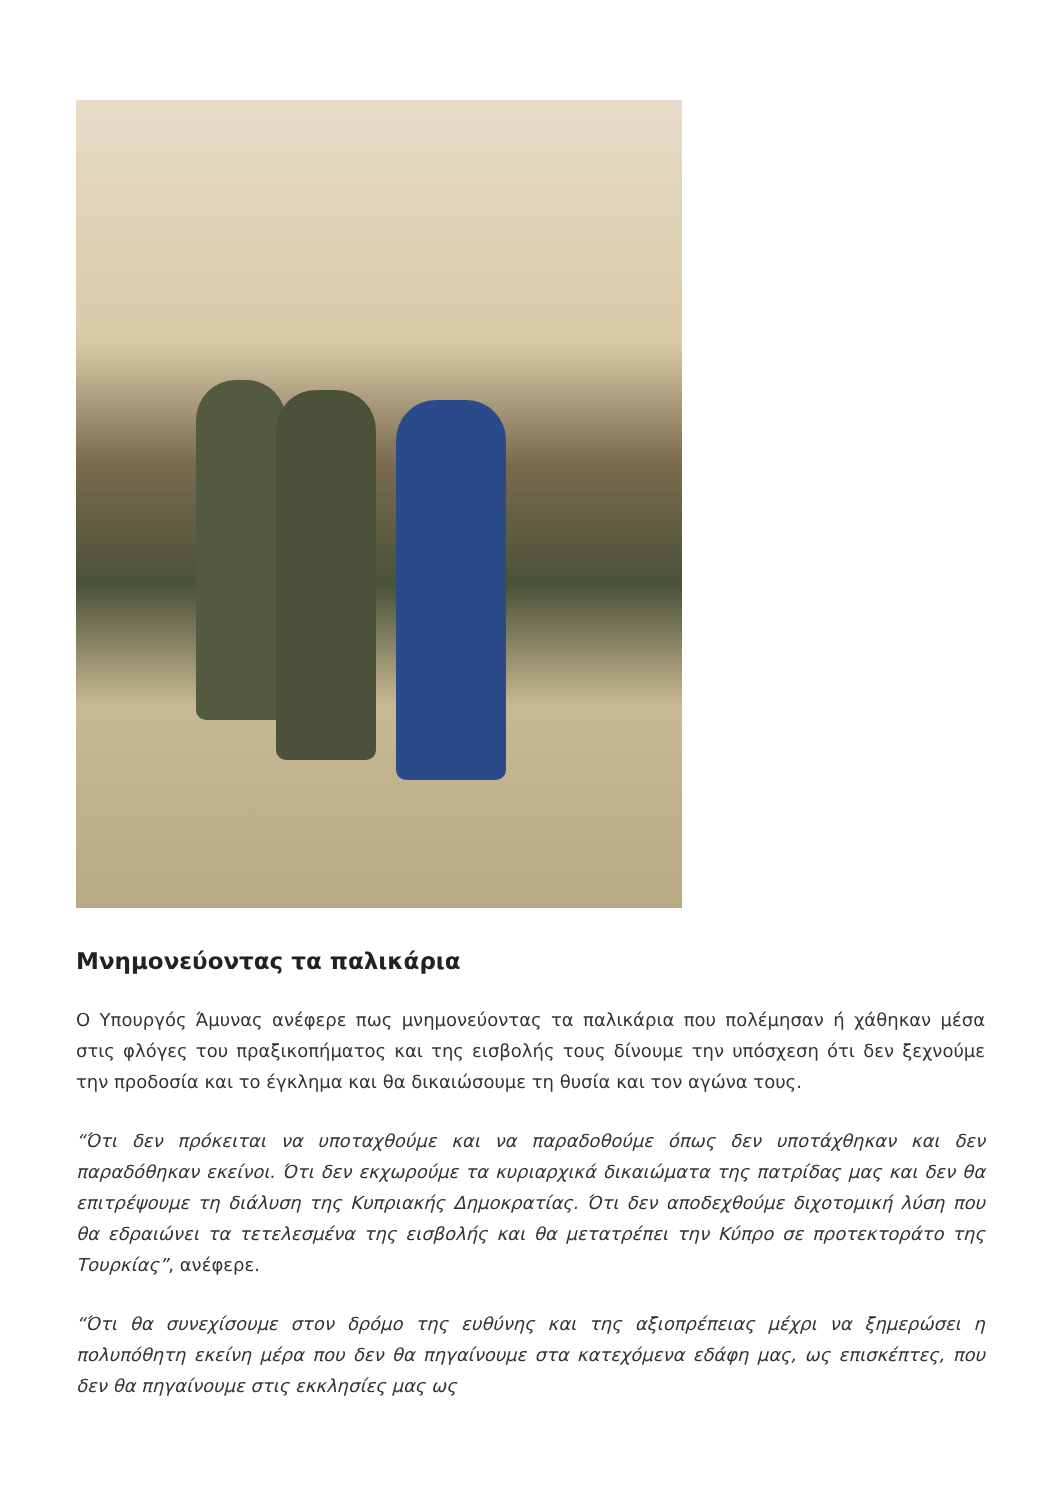Μνημονεύοντας τα παλικάρια
Ο Υπουργός Άμυνας ανέφερε πως μνημονεύοντας τα παλικάρια που πολέμησαν ή χάθηκαν μέσα στις φλόγες του πραξικοπήματος και της εισβολής τους δίνουμε την υπόσχεση ότι δεν ξεχνούμε την προδοσία και το έγκλημα και θα δικαιώσουμε τη θυσία και τον αγώνα τους.
“Ότι δεν πρόκειται να υποταχθούμε και να παραδοθούμε όπως δεν υποτάχθηκαν και δεν παραδόθηκαν εκείνοι. Ότι δεν εκχωρούμε τα κυριαρχικά δικαιώματα της πατρίδας μας και δεν θα επιτρέψουμε τη διάλυση της Κυπριακής Δημοκρατίας. Ότι δεν αποδεχθούμε διχοτομική λύση που θα εδραιώνει τα τετελεσμένα της εισβολής και θα μετατρέπει την Κύπρο σε προτεκτοράτο της Τουρκίας”, ανέφερε.
“Ότι θα συνεχίσουμε στον δρόμο της ευθύνης και της αξιοπρέπειας μέχρι να ξημερώσει η πολυπόθητη εκείνη μέρα που δεν θα πηγαίνουμε στα κατεχόμενα εδάφη μας, ως επισκέπτες, που δεν θα πηγαίνουμε στις εκκλησίες μας ως